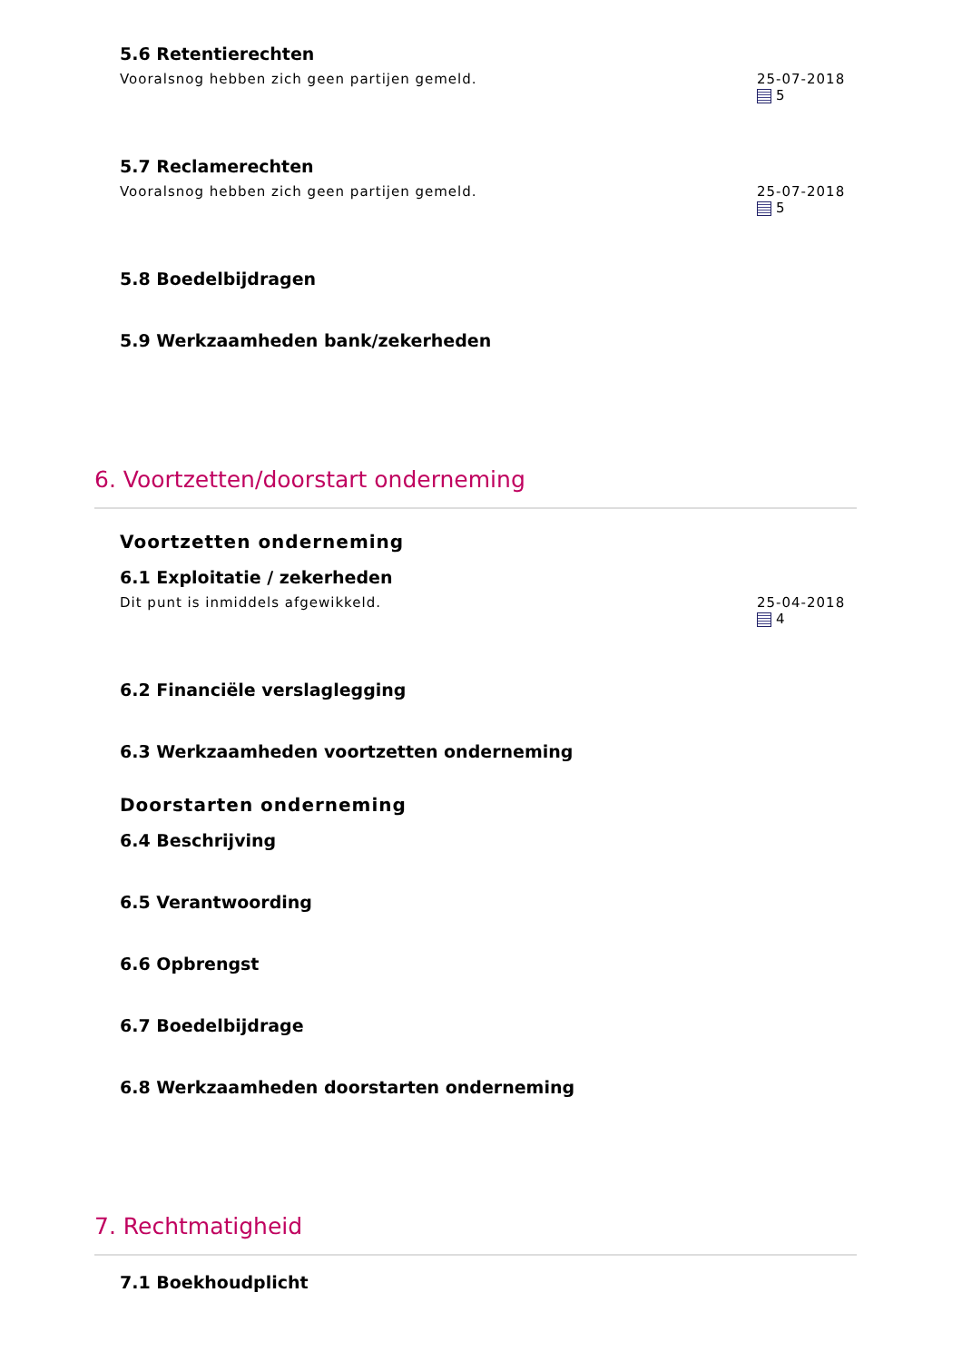5.6 Retentierechten
Vooralsnog hebben zich geen partijen gemeld.
25-07-2018
5
5.7 Reclamerechten
Vooralsnog hebben zich geen partijen gemeld.
25-07-2018
5
5.8 Boedelbijdragen
5.9 Werkzaamheden bank/zekerheden
6. Voortzetten/doorstart onderneming
Voortzetten onderneming
6.1 Exploitatie / zekerheden
Dit punt is inmiddels afgewikkeld.
25-04-2018
4
6.2 Financiële verslaglegging
6.3 Werkzaamheden voortzetten onderneming
Doorstarten onderneming
6.4 Beschrijving
6.5 Verantwoording
6.6 Opbrengst
6.7 Boedelbijdrage
6.8 Werkzaamheden doorstarten onderneming
7. Rechtmatigheid
7.1 Boekhoudplicht